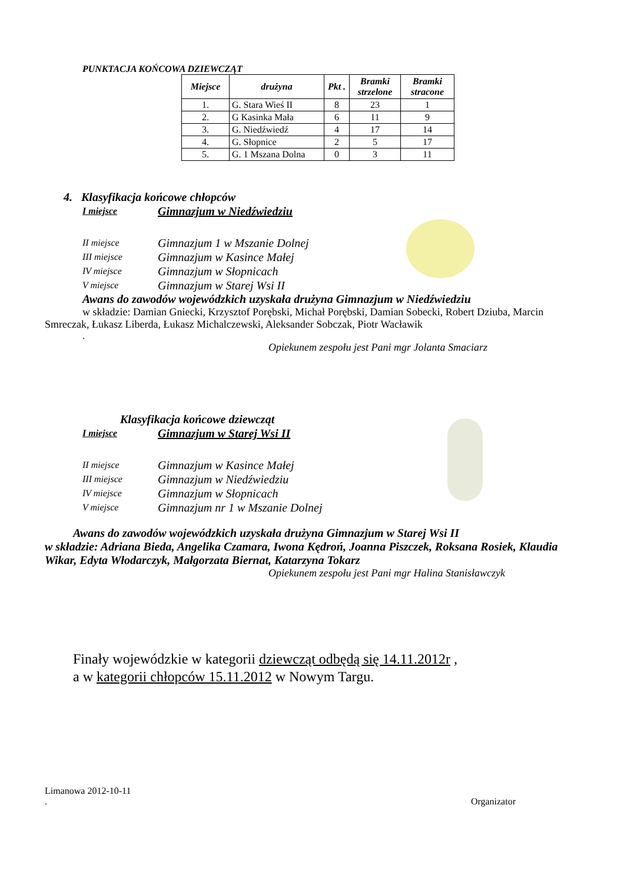PUNKTACJA KOŃCOWA DZIEWCZĄT
| Miejsce | drużyna | Pkt . | Bramki strzelone | Bramki stracone |
| --- | --- | --- | --- | --- |
| 1. | G. Stara Wieś II | 8 | 23 | 1 |
| 2. | G Kasinka Mała | 6 | 11 | 9 |
| 3. | G. Niedźwiedź | 4 | 17 | 14 |
| 4. | G. Słopnice | 2 | 5 | 17 |
| 5. | G. 1 Mszana Dolna | 0 | 3 | 11 |
4. Klasyfikacja końcowe chłopców
I miejsce Gimnazjum w Niedźwiedziu
II miejsce Gimnazjum 1 w Mszanie Dolnej
III miejsce Gimnazjum w Kasince Małej
IV miejsce Gimnazjum w Słopnicach
V miejsce Gimnazjum w Starej Wsi II
Awans do zawodów wojewódzkich uzyskała drużyna Gimnazjum w Niedźwiedziu
w składzie: Damian Gniecki, Krzysztof Porębski, Michał Porębski, Damian Sobecki, Robert Dziuba, Marcin Smreczak, Łukasz Liberda, Łukasz Michalczewski, Aleksander Sobczak, Piotr Wacławik
.
Opiekunem zespołu jest Pani mgr Jolanta Smaciarz
Klasyfikacja końcowe dziewcząt
I miejsce Gimnazjum w Starej Wsi II
II miejsce Gimnazjum w Kasince Małej
III miejsce Gimnazjum w Niedźwiedziu
IV miejsce Gimnazjum w Słopnicach
V miejsce Gimnazjum nr 1 w Mszanie Dolnej
Awans do zawodów wojewódzkich uzyskała drużyna Gimnazjum w Starej Wsi II
w składzie: Adriana Bieda, Angelika Czamara, Iwona Kędroń, Joanna Piszczek, Roksana Rosiek, Klaudia Wikar, Edyta Włodarczyk, Małgorzata Biernat, Katarzyna Tokarz
Opiekunem zespołu jest Pani mgr Halina Stanisławczyk
Finały wojewódzkie w kategorii dziewcząt odbędą się 14.11.2012r ,
a w kategorii chłopców 15.11.2012 w Nowym Targu.
Limanowa 2012-10-11
. Organizator